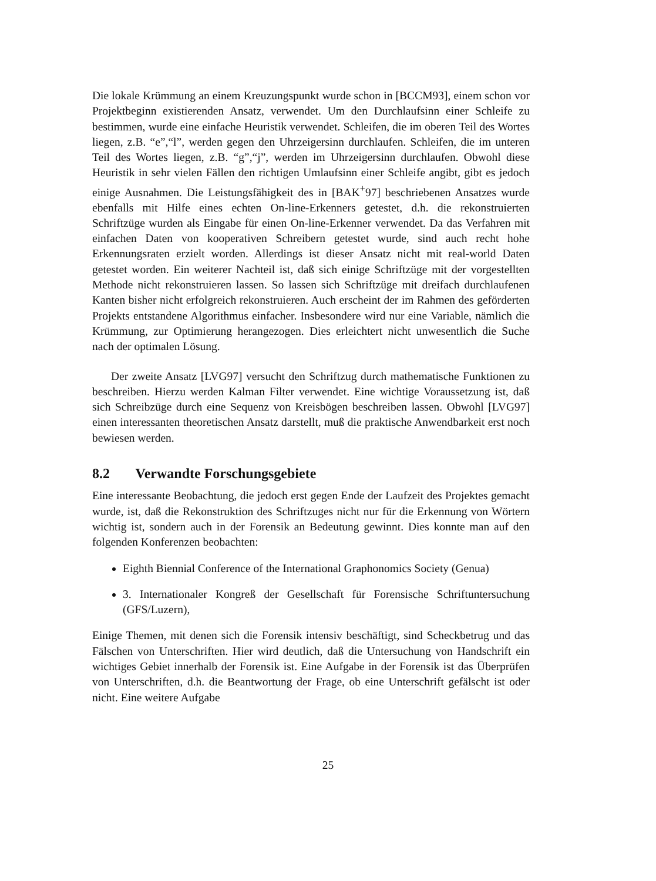Die lokale Krümmung an einem Kreuzungspunkt wurde schon in [BCCM93], einem schon vor Projektbeginn existierenden Ansatz, verwendet. Um den Durchlaufsinn einer Schleife zu bestimmen, wurde eine einfache Heuristik verwendet. Schleifen, die im oberen Teil des Wortes liegen, z.B. “e”,“l”, werden gegen den Uhrzeigersinn durchlaufen. Schleifen, die im unteren Teil des Wortes liegen, z.B. “g”,“j”, werden im Uhrzeigersinn durchlaufen. Obwohl diese Heuristik in sehr vielen Fällen den richtigen Umlaufsinn einer Schleife angibt, gibt es jedoch einige Ausnahmen. Die Leistungsfähigkeit des in [BAK<sup>+</sup>97] beschriebenen Ansatzes wurde ebenfalls mit Hilfe eines echten On-line-Erkenners getestet, d.h. die rekonstruierten Schriftzüge wurden als Eingabe für einen On-line-Erkenner verwendet. Da das Verfahren mit einfachen Daten von kooperativen Schreibern getestet wurde, sind auch recht hohe Erkennungsraten erzielt worden. Allerdings ist dieser Ansatz nicht mit real-world Daten getestet worden. Ein weiterer Nachteil ist, daß sich einige Schriftzüge mit der vorgestellten Methode nicht rekonstruieren lassen. So lassen sich Schriftzüge mit dreifach durchlaufenen Kanten bisher nicht erfolgreich rekonstruieren. Auch erscheint der im Rahmen des geförderten Projekts entstandene Algorithmus einfacher. Insbesondere wird nur eine Variable, nämlich die Krümmung, zur Optimierung herangezogen. Dies erleichtert nicht unwesentlich die Suche nach der optimalen Lösung.
Der zweite Ansatz [LVG97] versucht den Schriftzug durch mathematische Funktionen zu beschreiben. Hierzu werden Kalman Filter verwendet. Eine wichtige Voraussetzung ist, daß sich Schreibzüge durch eine Sequenz von Kreisbögen beschreiben lassen. Obwohl [LVG97] einen interessanten theoretischen Ansatz darstellt, muß die praktische Anwendbarkeit erst noch bewiesen werden.
8.2 Verwandte Forschungsgebiete
Eine interessante Beobachtung, die jedoch erst gegen Ende der Laufzeit des Projektes gemacht wurde, ist, daß die Rekonstruktion des Schriftzuges nicht nur für die Erkennung von Wörtern wichtig ist, sondern auch in der Forensik an Bedeutung gewinnt. Dies konnte man auf den folgenden Konferenzen beobachten:
Eighth Biennial Conference of the International Graphonomics Society (Genua)
3. Internationaler Kongreß der Gesellschaft für Forensische Schriftuntersuchung (GFS/Luzern),
Einige Themen, mit denen sich die Forensik intensiv beschäftigt, sind Scheckbetrug und das Fälschen von Unterschriften. Hier wird deutlich, daß die Untersuchung von Handschrift ein wichtiges Gebiet innerhalb der Forensik ist. Eine Aufgabe in der Forensik ist das Überprüfen von Unterschriften, d.h. die Beantwortung der Frage, ob eine Unterschrift gefälscht ist oder nicht. Eine weitere Aufgabe
25